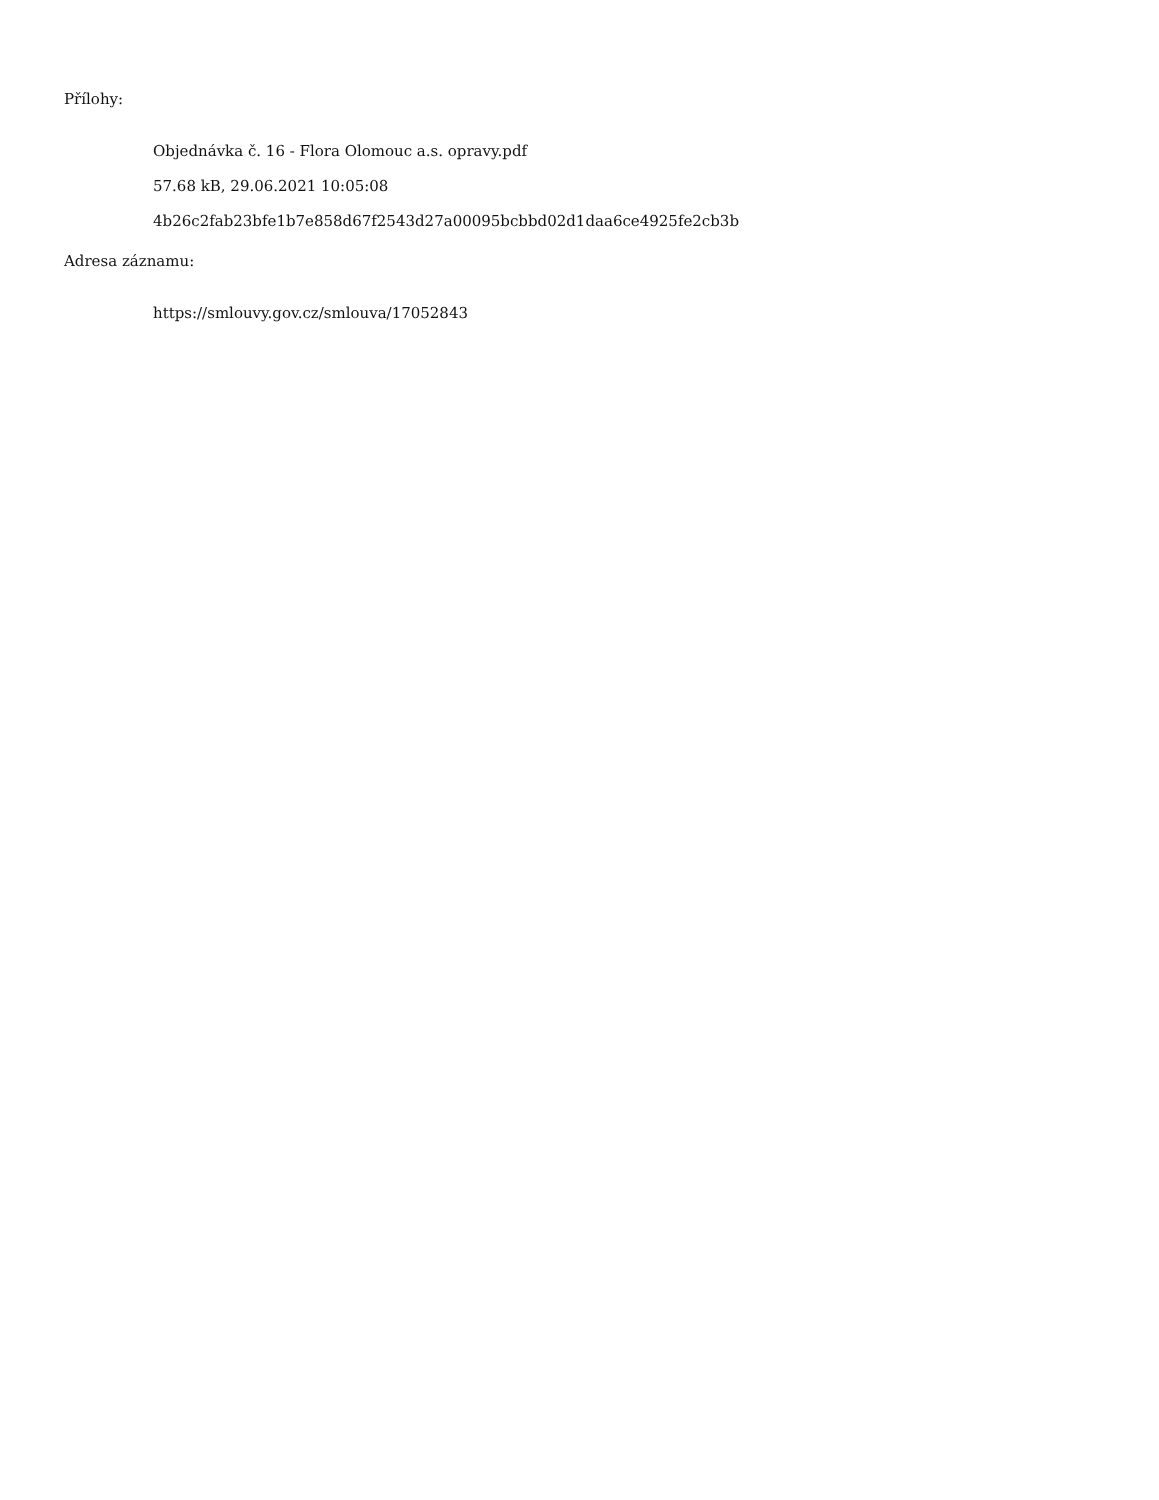Přílohy:
Objednávka č. 16 - Flora Olomouc a.s. opravy.pdf
57.68 kB, 29.06.2021 10:05:08
4b26c2fab23bfe1b7e858d67f2543d27a00095bcbbd02d1daa6ce4925fe2cb3b
Adresa záznamu:
https://smlouvy.gov.cz/smlouva/17052843